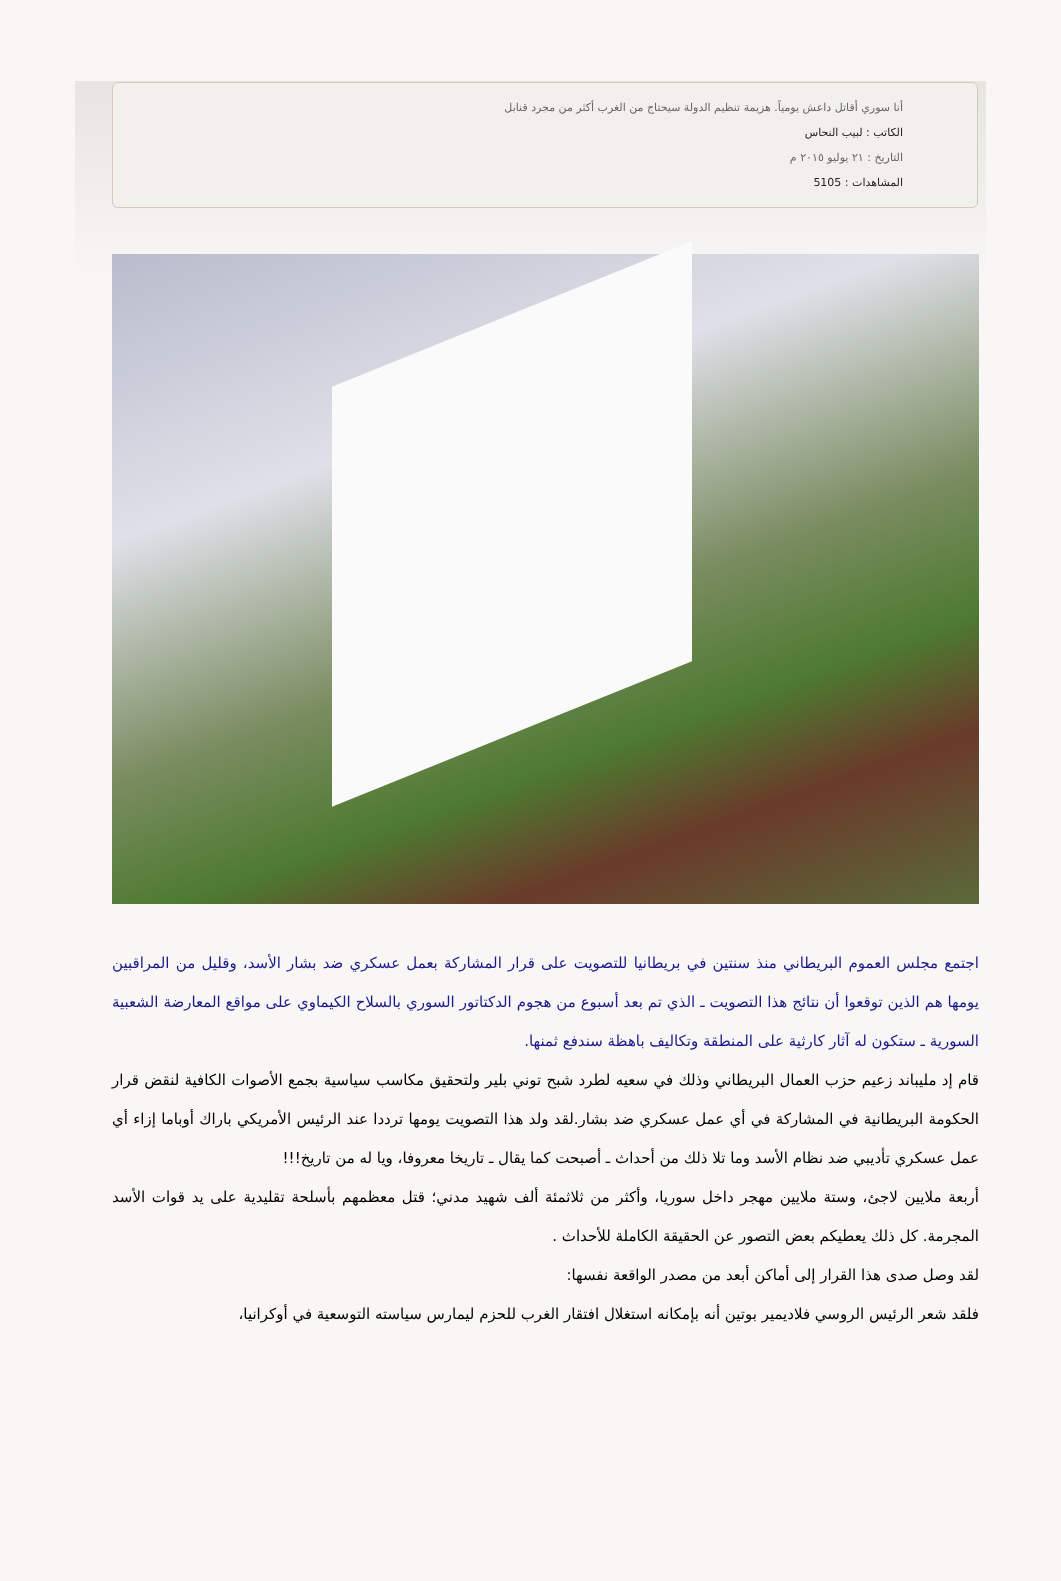أنا سوري أقاتل داعش يومياً. هزيمة تنظيم الدولة سيحتاج من الغرب أكثر من مجرد قنابل
الكاتب : لبيب النحاس
التاريخ : ٢١ يوليو ٢٠١٥ م
المشاهدات : 5105
اجتمع مجلس العموم البريطاني منذ سنتين في بريطانيا للتصويت على قرار المشاركة بعمل عسكري ضد بشار الأسد، وقليل من المراقبين يومها هم الذين توقعوا أن نتائج هذا التصويت ـ الذي تم بعد أسبوع من هجوم الدكتاتور السوري بالسلاح الكيماوي على مواقع المعارضة الشعبية السورية ـ ستكون له آثار كارثية على المنطقة وتكاليف باهظة سندفع ثمنها.
قام إد مليباند زعيم حزب العمال البريطاني وذلك في سعيه لطرد شبح توني بلير ولتحقيق مكاسب سياسية بجمع الأصوات الكافية لنقض قرار الحكومة البريطانية في المشاركة في أي عمل عسكري ضد بشار.لقد ولد هذا التصويت يومها ترددا عند الرئيس الأمريكي باراك أوباما إزاء أي عمل عسكري تأديبي ضد نظام الأسد وما تلا ذلك من أحداث ـ أصبحت كما يقال ـ تاريخا معروفا، ويا له من تاريخ!!!
أربعة ملايين لاجئ، وستة ملايين مهجر داخل سوريا، وأكثر من ثلاثمئة ألف شهيد مدني؛ قتل معظمهم بأسلحة تقليدية على يد قوات الأسد المجرمة. كل ذلك يعطيكم بعض التصور عن الحقيقة الكاملة للأحداث .
لقد وصل صدى هذا القرار إلى أماكن أبعد من مصدر الواقعة نفسها:
فلقد شعر الرئيس الروسي فلاديمير بوتين أنه بإمكانه استغلال افتقار الغرب للحزم ليمارس سياسته التوسعية في أوكرانيا،